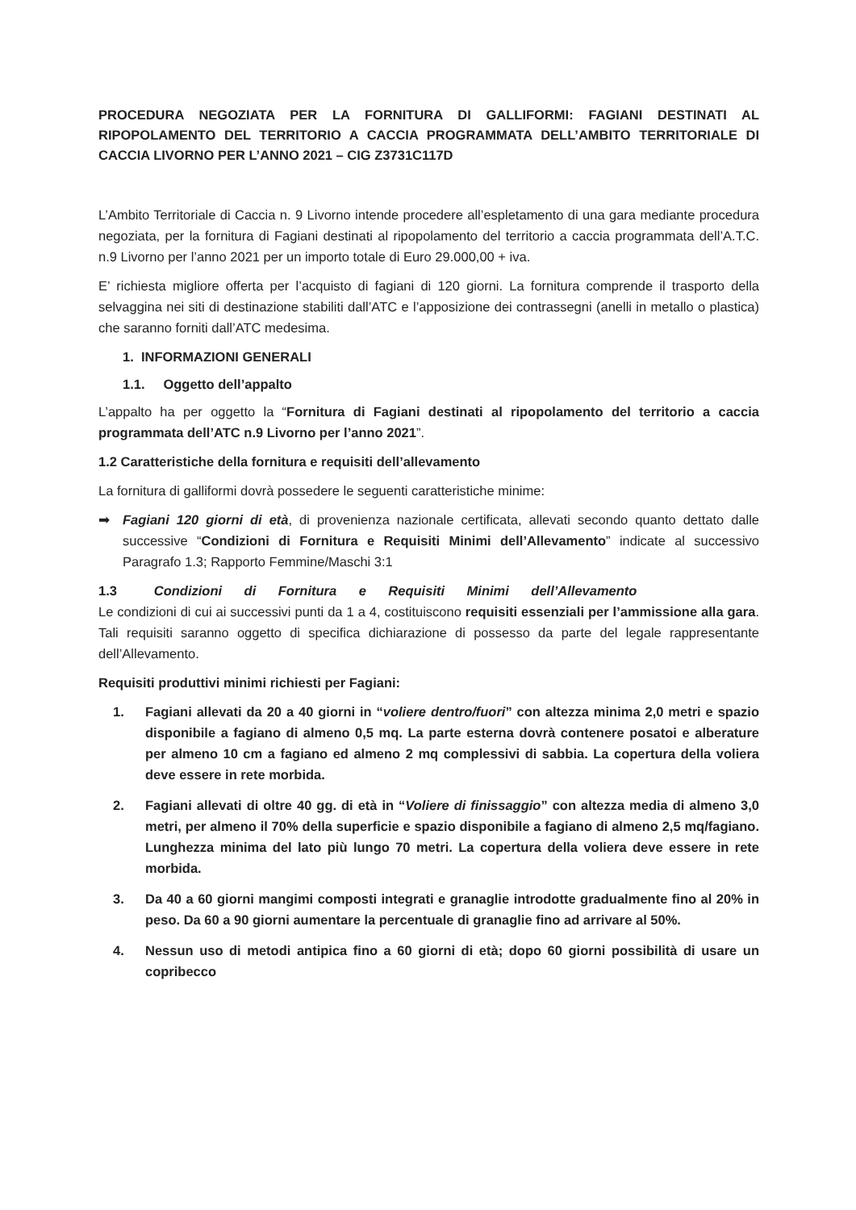PROCEDURA NEGOZIATA PER LA FORNITURA DI GALLIFORMI: FAGIANI DESTINATI AL RIPOPOLAMENTO DEL TERRITORIO A CACCIA PROGRAMMATA DELL’AMBITO TERRITORIALE DI CACCIA LIVORNO PER L’ANNO 2021 – CIG Z3731C117D
L’Ambito Territoriale di Caccia n. 9 Livorno intende procedere all’espletamento di una gara mediante procedura negoziata, per la fornitura di Fagiani destinati al ripopolamento del territorio a caccia programmata dell’A.T.C. n.9 Livorno per l’anno 2021 per un importo totale di Euro 29.000,00 + iva.
E’ richiesta migliore offerta per l’acquisto di fagiani di 120 giorni. La fornitura comprende il trasporto della selvaggina nei siti di destinazione stabiliti dall’ATC e l’apposizione dei contrassegni (anelli in metallo o plastica) che saranno forniti dall’ATC medesima.
1. INFORMAZIONI GENERALI
1.1. Oggetto dell’appalto
L’appalto ha per oggetto la “Fornitura di Fagiani destinati al ripopolamento del territorio a caccia programmata dell’ATC n.9 Livorno per l’anno 2021”.
1.2 Caratteristiche della fornitura e requisiti dell’allevamento
La fornitura di galliformi dovrà possedere le seguenti caratteristiche minime:
➡ Fagiani 120 giorni di età, di provenienza nazionale certificata, allevati secondo quanto dettato dalle successive “Condizioni di Fornitura e Requisiti Minimi dell’Allevamento” indicate al successivo Paragrafo 1.3; Rapporto Femmine/Maschi 3:1
1.3 Condizioni di Fornitura e Requisiti Minimi dell’Allevamento
Le condizioni di cui ai successivi punti da 1 a 4, costituiscono requisiti essenziali per l’ammissione alla gara. Tali requisiti saranno oggetto di specifica dichiarazione di possesso da parte del legale rappresentante dell’Allevamento.
Requisiti produttivi minimi richiesti per Fagiani:
1. Fagiani allevati da 20 a 40 giorni in “voliere dentro/fuori” con altezza minima 2,0 metri e spazio disponibile a fagiano di almeno 0,5 mq. La parte esterna dovrà contenere posatoi e alberature per almeno 10 cm a fagiano ed almeno 2 mq complessivi di sabbia. La copertura della voliera deve essere in rete morbida.
2. Fagiani allevati di oltre 40 gg. di età in “Voliere di finissaggio” con altezza media di almeno 3,0 metri, per almeno il 70% della superficie e spazio disponibile a fagiano di almeno 2,5 mq/fagiano. Lunghezza minima del lato più lungo 70 metri. La copertura della voliera deve essere in rete morbida.
3. Da 40 a 60 giorni mangimi composti integrati e granaglie introdotte gradualmente fino al 20% in peso. Da 60 a 90 giorni aumentare la percentuale di granaglie fino ad arrivare al 50%.
4. Nessun uso di metodi antipica fino a 60 giorni di età; dopo 60 giorni possibilità di usare un copribecco